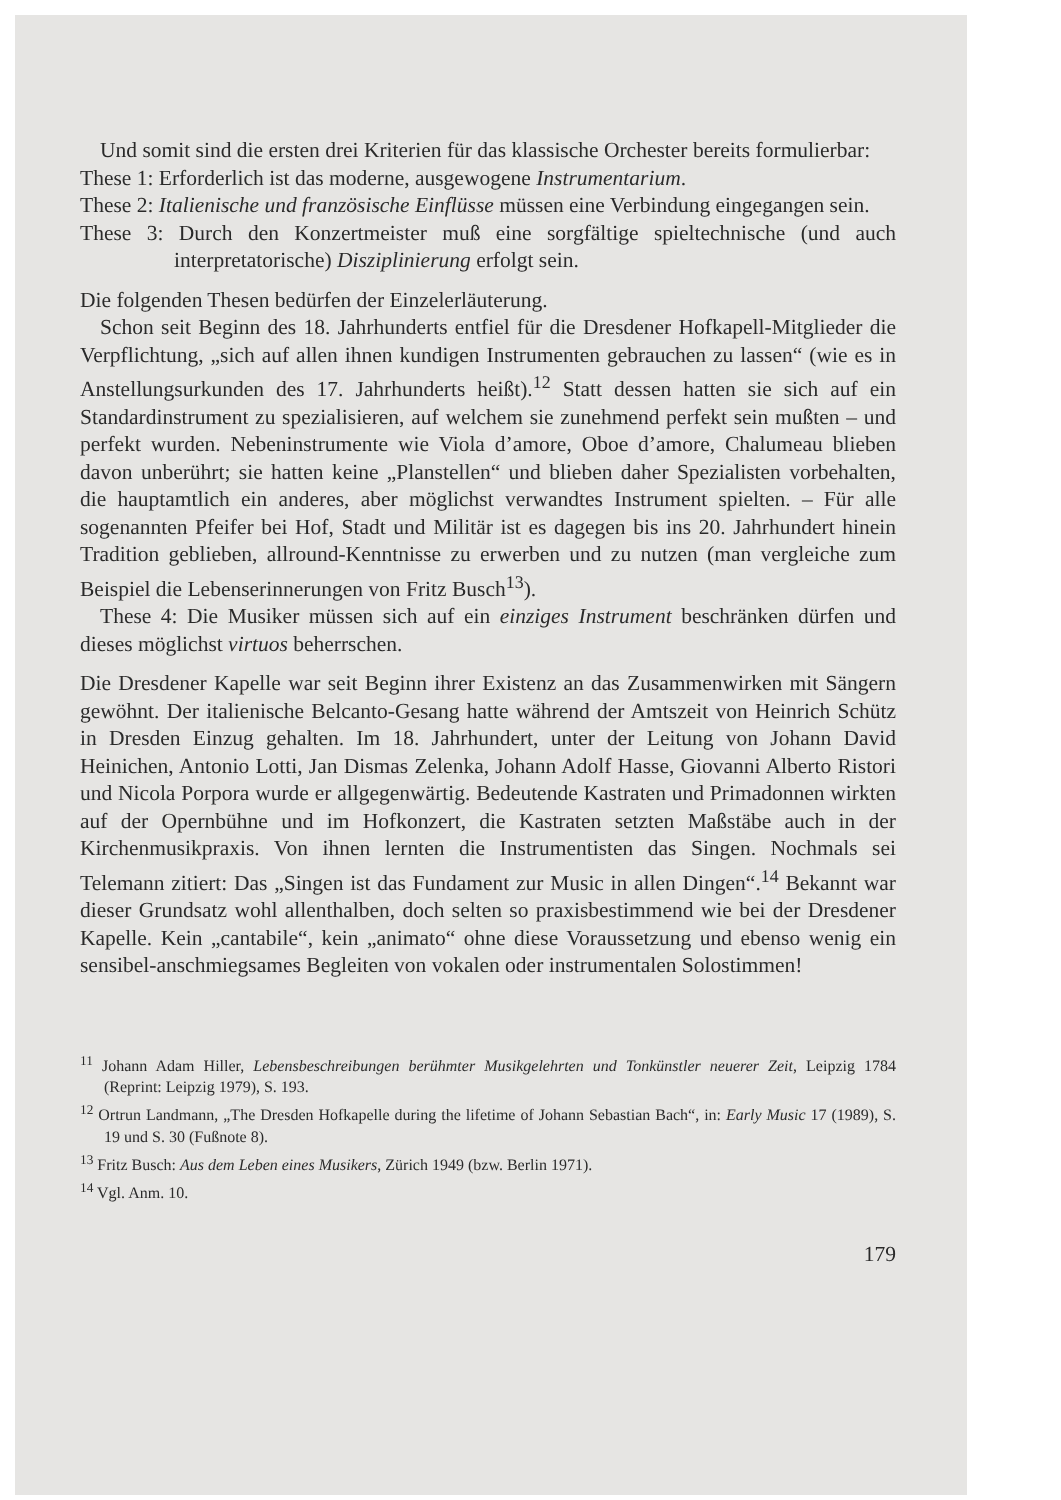Und somit sind die ersten drei Kriterien für das klassische Orchester bereits formulierbar:
These 1: Erforderlich ist das moderne, ausgewogene Instrumentarium.
These 2: Italienische und französische Einflüsse müssen eine Verbindung eingegangen sein.
These 3: Durch den Konzertmeister muß eine sorgfältige spieltechnische (und auch interpretatorische) Disziplinierung erfolgt sein.
Die folgenden Thesen bedürfen der Einzelerläuterung.
Schon seit Beginn des 18. Jahrhunderts entfiel für die Dresdener Hofkapell-Mitglieder die Verpflichtung, „sich auf allen ihnen kundigen Instrumenten gebrauchen zu lassen“ (wie es in Anstellungsurkunden des 17. Jahrhunderts heißt).<sup>12</sup> Statt dessen hatten sie sich auf ein Standardinstrument zu spezialisieren, auf welchem sie zunehmend perfekt sein mußten – und perfekt wurden. Nebeninstrumente wie Viola d’amore, Oboe d’amore, Chalumeau blieben davon unberührt; sie hatten keine „Planstellen“ und blieben daher Spezialisten vorbehalten, die hauptamtlich ein anderes, aber möglichst verwandtes Instrument spielten. – Für alle sogenannten Pfeifer bei Hof, Stadt und Militär ist es dagegen bis ins 20. Jahrhundert hinein Tradition geblieben, allround-Kenntnisse zu erwerben und zu nutzen (man vergleiche zum Beispiel die Lebenserinnerungen von Fritz Busch<sup>13</sup>).
These 4: Die Musiker müssen sich auf ein einziges Instrument beschränken dürfen und dieses möglichst virtuos beherrschen.
Die Dresdener Kapelle war seit Beginn ihrer Existenz an das Zusammenwirken mit Sängern gewöhnt. Der italienische Belcanto-Gesang hatte während der Amtszeit von Heinrich Schütz in Dresden Einzug gehalten. Im 18. Jahrhundert, unter der Leitung von Johann David Heinichen, Antonio Lotti, Jan Dismas Zelenka, Johann Adolf Hasse, Giovanni Alberto Ristori und Nicola Porpora wurde er allgegenwärtig. Bedeutende Kastraten und Primadonnen wirkten auf der Opernbühne und im Hofkonzert, die Kastraten setzten Maßstäbe auch in der Kirchenmusikpraxis. Von ihnen lernten die Instrumentisten das Singen. Nochmals sei Telemann zitiert: Das „Singen ist das Fundament zur Music in allen Dingen“.<sup>14</sup> Bekannt war dieser Grundsatz wohl allenthalben, doch selten so praxisbestimmend wie bei der Dresdener Kapelle. Kein „cantabile“, kein „animato“ ohne diese Voraussetzung und ebenso wenig ein sensibel-anschmiegsames Begleiten von vokalen oder instrumentalen Solostimmen!
<sup>11</sup> Johann Adam Hiller, Lebensbeschreibungen berühmter Musikgelehrten und Tonkünstler neuerer Zeit, Leipzig 1784 (Reprint: Leipzig 1979), S. 193.
<sup>12</sup> Ortrun Landmann, „The Dresden Hofkapelle during the lifetime of Johann Sebastian Bach“, in: Early Music 17 (1989), S. 19 und S. 30 (Fußnote 8).
<sup>13</sup> Fritz Busch: Aus dem Leben eines Musikers, Zürich 1949 (bzw. Berlin 1971).
<sup>14</sup> Vgl. Anm. 10.
179